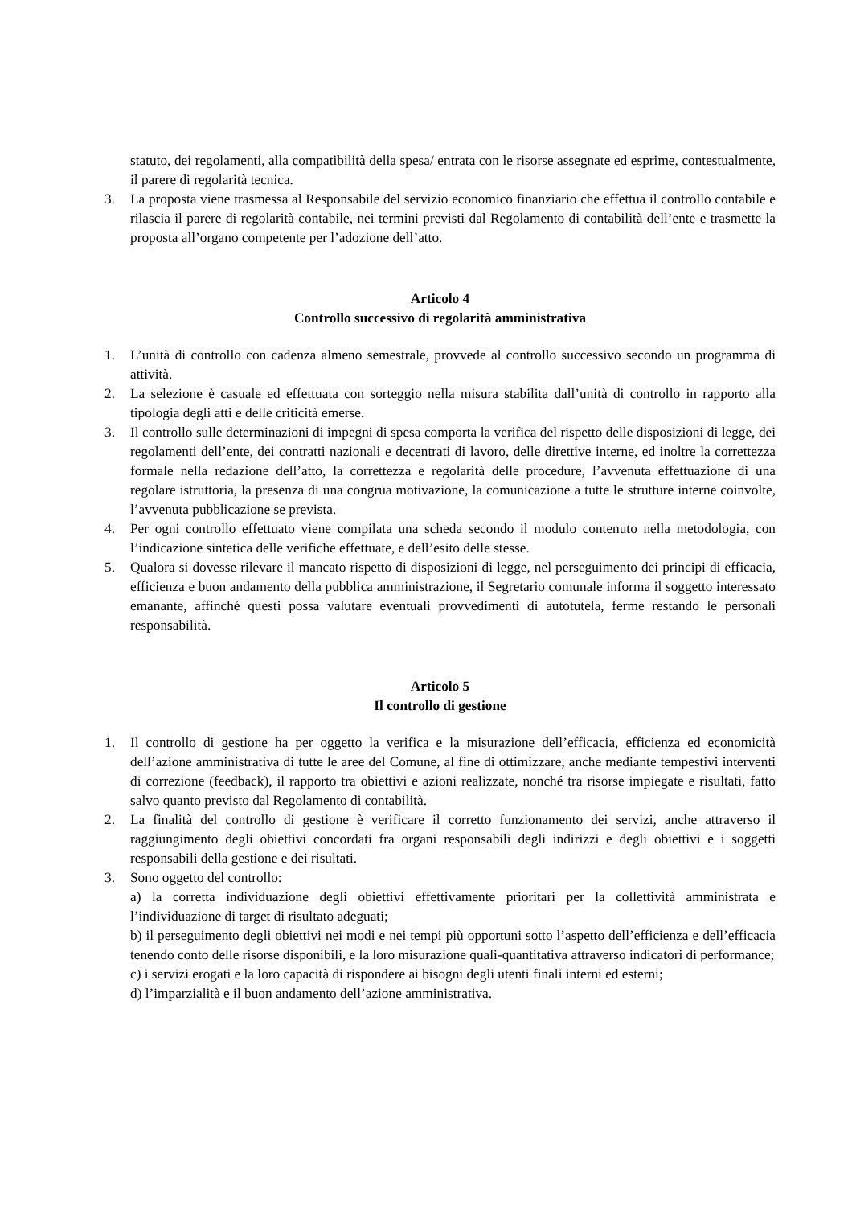statuto, dei regolamenti, alla compatibilità della spesa/ entrata con le risorse assegnate ed esprime, contestualmente, il parere di regolarità tecnica.
3. La proposta viene trasmessa al Responsabile del servizio economico finanziario che effettua il controllo contabile e rilascia il parere di regolarità contabile, nei termini previsti dal Regolamento di contabilità dell’ente e trasmette la proposta all’organo competente per l’adozione dell’atto.
Articolo 4
Controllo successivo di regolarità amministrativa
1. L’unità di controllo con cadenza almeno semestrale, provvede al controllo successivo secondo un programma di attività.
2. La selezione è casuale ed effettuata con sorteggio nella misura stabilita dall’unità di controllo in rapporto alla tipologia degli atti e delle criticità emerse.
3. Il controllo sulle determinazioni di impegni di spesa comporta la verifica del rispetto delle disposizioni di legge, dei regolamenti dell’ente, dei contratti nazionali e decentrati di lavoro, delle direttive interne, ed inoltre la correttezza formale nella redazione dell’atto, la correttezza e regolarità delle procedure, l’avvenuta effettuazione di una regolare istruttoria, la presenza di una congrua motivazione, la comunicazione a tutte le strutture interne coinvolte, l’avvenuta pubblicazione se prevista.
4. Per ogni controllo effettuato viene compilata una scheda secondo il modulo contenuto nella metodologia, con l’indicazione sintetica delle verifiche effettuate, e dell’esito delle stesse.
5. Qualora si dovesse rilevare il mancato rispetto di disposizioni di legge, nel perseguimento dei principi di efficacia, efficienza e buon andamento della pubblica amministrazione, il Segretario comunale informa il soggetto interessato emanante, affinché questi possa valutare eventuali provvedimenti di autotutela, ferme restando le personali responsabilità.
Articolo 5
Il controllo di gestione
1. Il controllo di gestione ha per oggetto la verifica e la misurazione dell’efficacia, efficienza ed economicità dell’azione amministrativa di tutte le aree del Comune, al fine di ottimizzare, anche mediante tempestivi interventi di correzione (feedback), il rapporto tra obiettivi e azioni realizzate, nonché tra risorse impiegate e risultati, fatto salvo quanto previsto dal Regolamento di contabilità.
2. La finalità del controllo di gestione è verificare il corretto funzionamento dei servizi, anche attraverso il raggiungimento degli obiettivi concordati fra organi responsabili degli indirizzi e degli obiettivi e i soggetti responsabili della gestione e dei risultati.
3. Sono oggetto del controllo:
a) la corretta individuazione degli obiettivi effettivamente prioritari per la collettività amministrata e l’individuazione di target di risultato adeguati;
b) il perseguimento degli obiettivi nei modi e nei tempi più opportuni sotto l’aspetto dell’efficienza e dell’efficacia tenendo conto delle risorse disponibili, e la loro misurazione quali-quantitativa attraverso indicatori di performance;
c) i servizi erogati e la loro capacità di rispondere ai bisogni degli utenti finali interni ed esterni;
d) l’imparzialità e il buon andamento dell’azione amministrativa.